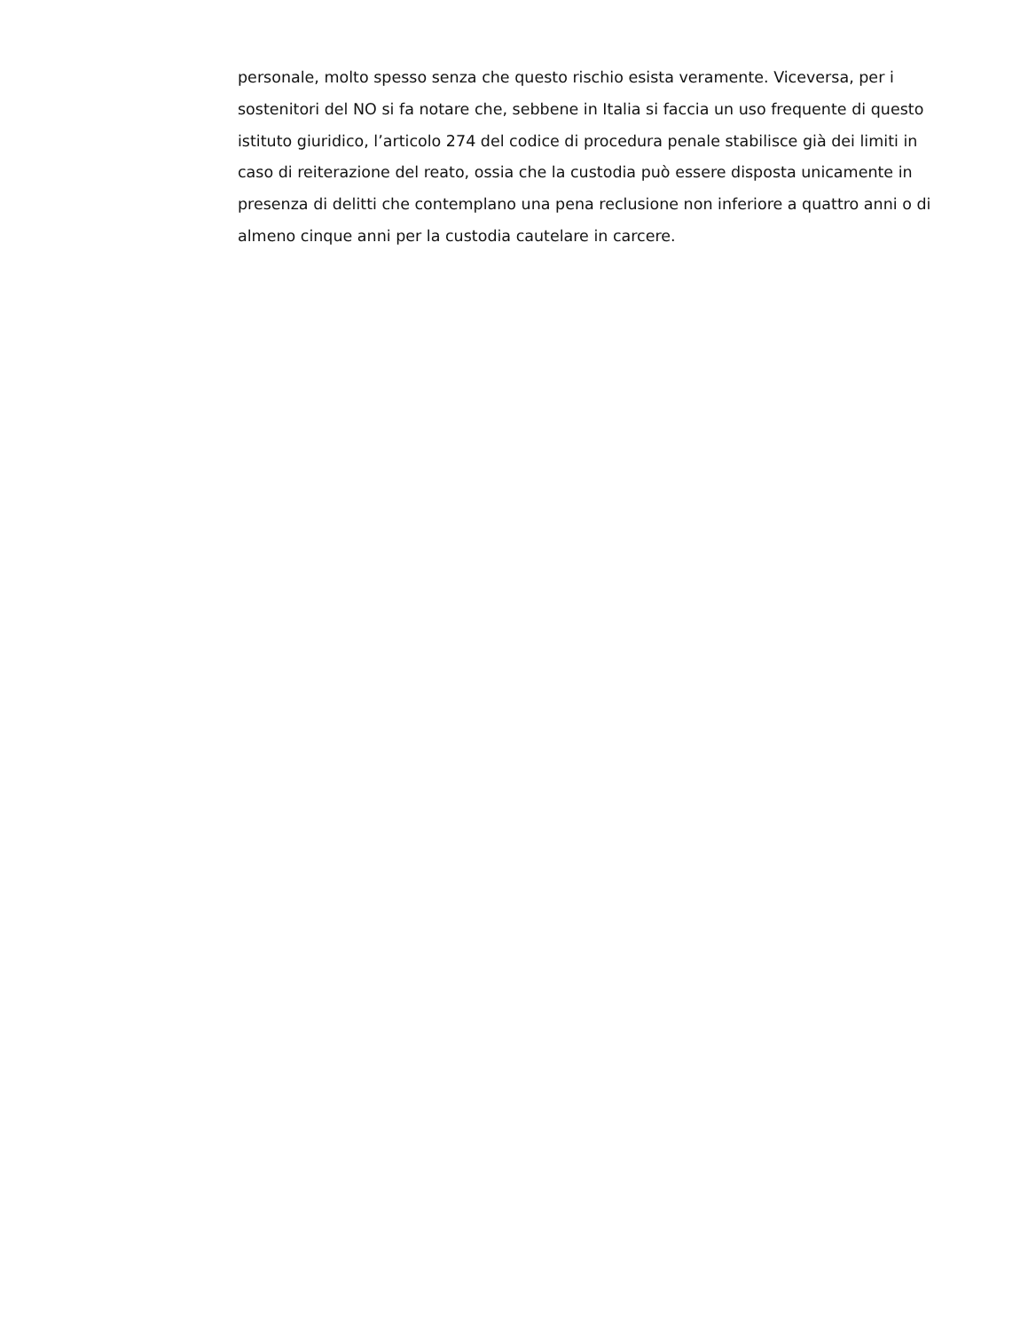personale, molto spesso senza che questo rischio esista veramente. Viceversa, per i sostenitori del NO si fa notare che, sebbene in Italia si faccia un uso frequente di questo istituto giuridico, l’articolo 274 del codice di procedura penale stabilisce già dei limiti in caso di reiterazione del reato, ossia che la custodia può essere disposta unicamente in presenza di delitti che contemplano una pena reclusione non inferiore a quattro anni o di almeno cinque anni per la custodia cautelare in carcere.